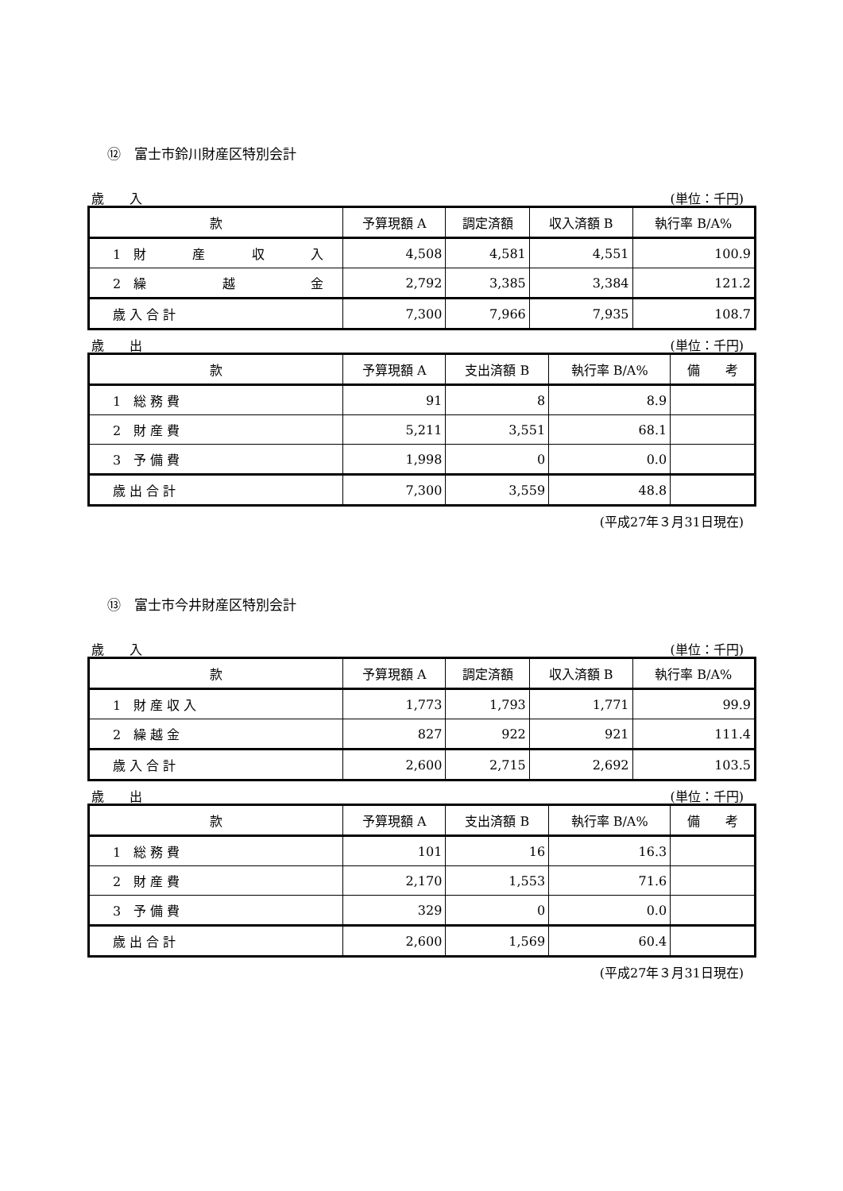⑫　富士市鈴川財産区特別会計
歳　　入 (単位：千円)
| 款 | 予算現額 A | 調定済額 | 収入済額 B | 執行率 B/A% |
| --- | --- | --- | --- | --- |
| 1 財 産 収 入 | 4,508 | 4,581 | 4,551 | 100.9 |
| 2 繰 越 金 | 2,792 | 3,385 | 3,384 | 121.2 |
| 歳 入 合 計 | 7,300 | 7,966 | 7,935 | 108.7 |
歳　　出 (単位：千円)
| 款 | 予算現額 A | 支出済額 B | 執行率 B/A% | 備 考 |
| --- | --- | --- | --- | --- |
| 1 総 務 費 | 91 | 8 | 8.9 | |
| 2 財 産 費 | 5,211 | 3,551 | 68.1 | |
| 3 予 備 費 | 1,998 | 0 | 0.0 | |
| 歳 出 合 計 | 7,300 | 3,559 | 48.8 | |
(平成27年３月31日現在)
⑬　富士市今井財産区特別会計
歳　　入 (単位：千円)
| 款 | 予算現額 A | 調定済額 | 収入済額 B | 執行率 B/A% |
| --- | --- | --- | --- | --- |
| 1 財 産 収 入 | 1,773 | 1,793 | 1,771 | 99.9 |
| 2 繰 越 金 | 827 | 922 | 921 | 111.4 |
| 歳 入 合 計 | 2,600 | 2,715 | 2,692 | 103.5 |
歳　　出 (単位：千円)
| 款 | 予算現額 A | 支出済額 B | 執行率 B/A% | 備 考 |
| --- | --- | --- | --- | --- |
| 1 総 務 費 | 101 | 16 | 16.3 | |
| 2 財 産 費 | 2,170 | 1,553 | 71.6 | |
| 3 予 備 費 | 329 | 0 | 0.0 | |
| 歳 出 合 計 | 2,600 | 1,569 | 60.4 | |
(平成27年３月31日現在)